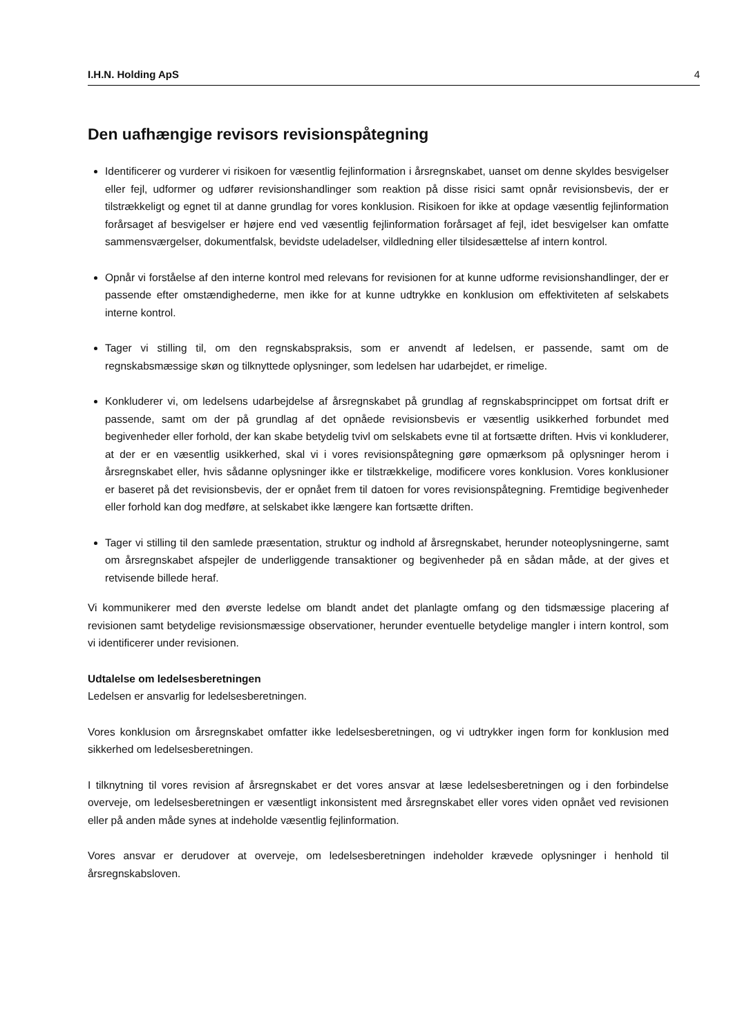I.H.N. Holding ApS 4
Den uafhængige revisors revisionspåtegning
Identificerer og vurderer vi risikoen for væsentlig fejlinformation i årsregnskabet, uanset om denne skyldes besvigelser eller fejl, udformer og udfører revisionshandlinger som reaktion på disse risici samt opnår revisionsbevis, der er tilstrækkeligt og egnet til at danne grundlag for vores konklusion. Risikoen for ikke at opdage væsentlig fejlinformation forårsaget af besvigelser er højere end ved væsentlig fejlinformation forårsaget af fejl, idet besvigelser kan omfatte sammensværgelser, dokumentfalsk, bevidste udeladelser, vildledning eller tilsidesættelse af intern kontrol.
Opnår vi forståelse af den interne kontrol med relevans for revisionen for at kunne udforme revisionshandlinger, der er passende efter omstændighederne, men ikke for at kunne udtrykke en konklusion om effektiviteten af selskabets interne kontrol.
Tager vi stilling til, om den regnskabspraksis, som er anvendt af ledelsen, er passende, samt om de regnskabsmæssige skøn og tilknyttede oplysninger, som ledelsen har udarbejdet, er rimelige.
Konkluderer vi, om ledelsens udarbejdelse af årsregnskabet på grundlag af regnskabsprincippet om fortsat drift er passende, samt om der på grundlag af det opnåede revisionsbevis er væsentlig usikkerhed forbundet med begivenheder eller forhold, der kan skabe betydelig tvivl om selskabets evne til at fortsætte driften. Hvis vi konkluderer, at der er en væsentlig usikkerhed, skal vi i vores revisionspåtegning gøre opmærksom på oplysninger herom i årsregnskabet eller, hvis sådanne oplysninger ikke er tilstrækkelige, modificere vores konklusion. Vores konklusioner er baseret på det revisionsbevis, der er opnået frem til datoen for vores revisionspåtegning. Fremtidige begivenheder eller forhold kan dog medføre, at selskabet ikke længere kan fortsætte driften.
Tager vi stilling til den samlede præsentation, struktur og indhold af årsregnskabet, herunder noteoplysningerne, samt om årsregnskabet afspejler de underliggende transaktioner og begivenheder på en sådan måde, at der gives et retvisende billede heraf.
Vi kommunikerer med den øverste ledelse om blandt andet det planlagte omfang og den tidsmæssige placering af revisionen samt betydelige revisionsmæssige observationer, herunder eventuelle betydelige mangler i intern kontrol, som vi identificerer under revisionen.
Udtalelse om ledelsesberetningen
Ledelsen er ansvarlig for ledelsesberetningen.
Vores konklusion om årsregnskabet omfatter ikke ledelsesberetningen, og vi udtrykker ingen form for konklusion med sikkerhed om ledelsesberetningen.
I tilknytning til vores revision af årsregnskabet er det vores ansvar at læse ledelsesberetningen og i den forbindelse overveje, om ledelsesberetningen er væsentligt inkonsistent med årsregnskabet eller vores viden opnået ved revisionen eller på anden måde synes at indeholde væsentlig fejlinformation.
Vores ansvar er derudover at overveje, om ledelsesberetningen indeholder krævede oplysninger i henhold til årsregnskabsloven.